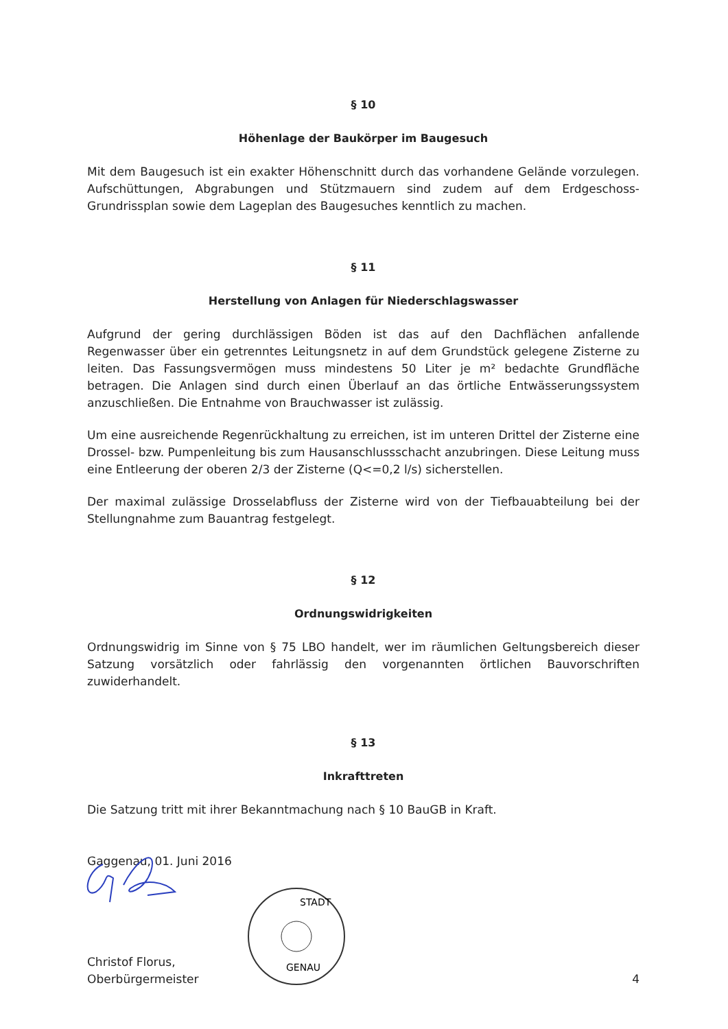§ 10
Höhenlage der Baukörper im Baugesuch
Mit dem Baugesuch ist ein exakter Höhenschnitt durch das vorhandene Gelände vorzulegen. Aufschüttungen, Abgrabungen und Stützmauern sind zudem auf dem Erdgeschoss-Grundrissplan sowie dem Lageplan des Baugesuches kenntlich zu machen.
§ 11
Herstellung von Anlagen für Niederschlagswasser
Aufgrund der gering durchlässigen Böden ist das auf den Dachflächen anfallende Regenwasser über ein getrenntes Leitungsnetz in auf dem Grundstück gelegene Zisterne zu leiten. Das Fassungsvermögen muss mindestens 50 Liter je m² bedachte Grundfläche betragen. Die Anlagen sind durch einen Überlauf an das örtliche Entwässerungssystem anzuschließen. Die Entnahme von Brauchwasser ist zulässig.
Um eine ausreichende Regenrückhaltung zu erreichen, ist im unteren Drittel der Zisterne eine Drossel- bzw. Pumpenleitung bis zum Hausanschlussschacht anzubringen. Diese Leitung muss eine Entleerung der oberen 2/3 der Zisterne (Q<=0,2 l/s) sicherstellen.
Der maximal zulässige Drosselabfluss der Zisterne wird von der Tiefbauabteilung bei der Stellungnahme zum Bauantrag festgelegt.
§ 12
Ordnungswidrigkeiten
Ordnungswidrig im Sinne von § 75 LBO handelt, wer im räumlichen Geltungsbereich dieser Satzung vorsätzlich oder fahrlässig den vorgenannten örtlichen Bauvorschriften zuwiderhandelt.
§ 13
Inkrafttreten
Die Satzung tritt mit ihrer Bekanntmachung nach § 10 BauGB in Kraft.
Gaggenau, 01. Juni 2016
Christof Florus,
Oberbürgermeister
GENAU
STADT
4